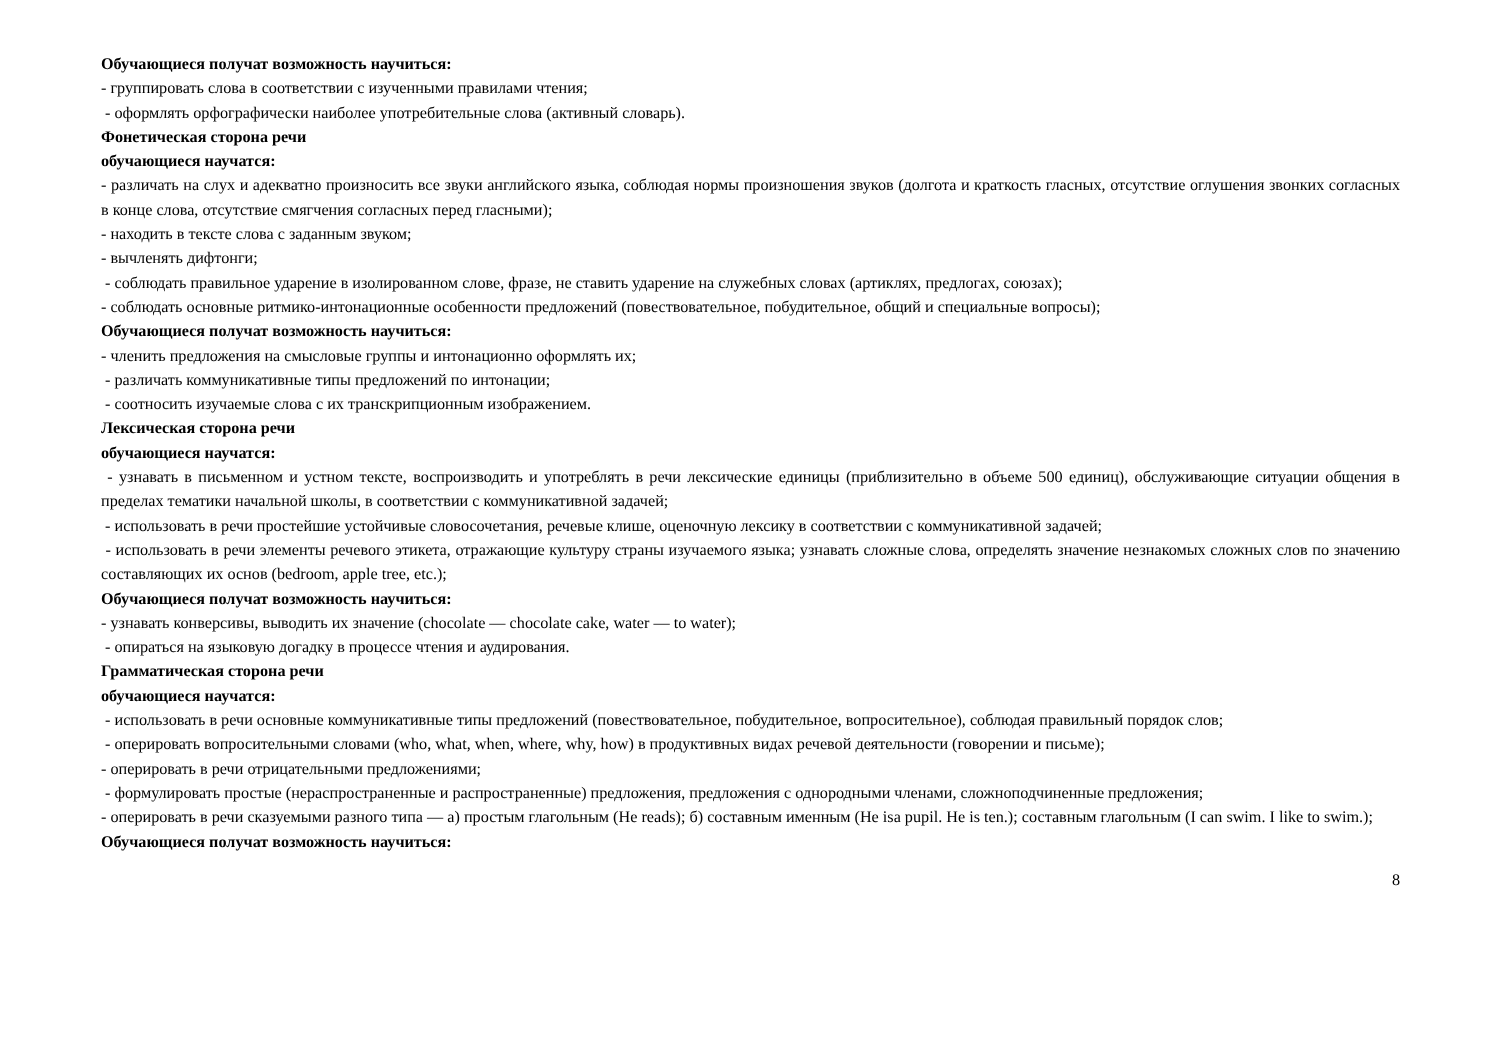Обучающиеся получат возможность научиться:
- группировать слова в соответствии с изученными правилами чтения;
- оформлять орфографически наиболее употребительные слова (активный словарь).
Фонетическая сторона речи
обучающиеся научатся:
- различать на слух и адекватно произносить все звуки английского языка, соблюдая нормы произношения звуков (долгота и краткость гласных, отсутствие оглушения звонких согласных в конце слова, отсутствие смягчения согласных перед гласными);
- находить в тексте слова с заданным звуком;
- вычленять дифтонги;
- соблюдать правильное ударение в изолированном слове, фразе, не ставить ударение на служебных словах (артиклях, предлогах, союзах);
- соблюдать основные ритмико-интонационные особенности предложений (повествовательное, побудительное, общий и специальные вопросы);
Обучающиеся получат возможность научиться:
- членить предложения на смысловые группы и интонационно оформлять их;
- различать коммуникативные типы предложений по интонации;
- соотносить изучаемые слова с их транскрипционным изображением.
Лексическая сторона речи
обучающиеся научатся:
- узнавать в письменном и устном тексте, воспроизводить и употреблять в речи лексические единицы (приблизительно в объеме 500 единиц), обслуживающие ситуации общения в пределах тематики начальной школы, в соответствии с коммуникативной задачей;
- использовать в речи простейшие устойчивые словосочетания, речевые клише, оценочную лексику в соответствии с коммуникативной задачей;
- использовать в речи элементы речевого этикета, отражающие культуру страны изучаемого языка; узнавать сложные слова, определять значение незнакомых сложных слов по значению составляющих их основ (bedroom, apple tree, etc.);
Обучающиеся получат возможность научиться:
- узнавать конверсивы, выводить их значение (chocolate — chocolate cake, water — to water);
- опираться на языковую догадку в процессе чтения и аудирования.
Грамматическая сторона речи
обучающиеся научатся:
- использовать в речи основные коммуникативные типы предложений (повествовательное, побудительное, вопросительное), соблюдая правильный порядок слов;
- оперировать вопросительными словами (who, what, when, where, why, how) в продуктивных видах речевой деятельности (говорении и письме);
- оперировать в речи отрицательными предложениями;
- формулировать простые (нераспространенные и распространенные) предложения, предложения с однородными членами, сложноподчиненные предложения;
- оперировать в речи сказуемыми разного типа — а) простым глагольным (He reads); б) составным именным (He isa pupil. He is ten.); составным глагольным (I can swim. I like to swim.);
Обучающиеся получат возможность научиться:
8